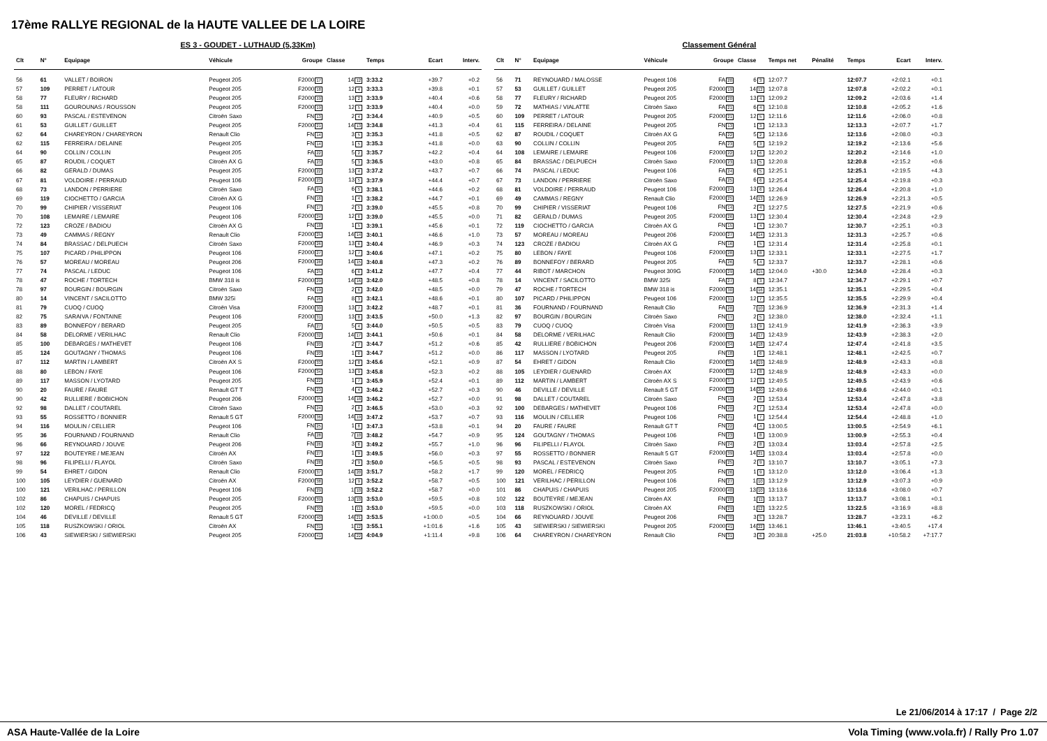17ème RALLYE REGIONAL de la HAUTE VALLEE DE LA LOIRE
ES 3 - GOUDET - LUTHAUD (5,33Km)
| Clt | N° | Equipage | Véhicule | Groupe | Classe | Temps | Ecart | Interv. |
| --- | --- | --- | --- | --- | --- | --- | --- | --- |
| 56 | 61 | VALLET / BOIRON | Peugeot 205 | F2000 17 | 14 12 | 3:33.2 | +39.7 | +0.2 |
| 57 | 109 | PERRET / LATOUR | Peugeot 205 | F2000 18 | 12 4 | 3:33.3 | +39.8 | +0.1 |
| 58 | 77 | FLEURY / RICHARD | Peugeot 205 | F2000 19 | 13 2 | 3:33.9 | +40.4 | +0.6 |
| 58 | 111 | GOUROUNAS / ROUSSON | Peugeot 205 | F2000 19 | 12 5 | 3:33.9 | +40.4 | +0.0 |
| 60 | 93 | PASCAL / ESTEVENON | Citroën Saxo | FN 13 | 2 4 | 3:34.4 | +40.9 | +0.5 |
| 61 | 53 | GUILLET / GUILLET | Peugeot 205 | F2000 21 | 14 13 | 3:34.8 | +41.3 | +0.4 |
| 62 | 64 | CHAREYRON / CHAREYRON | Renault Clio | FN 14 | 3 5 | 3:35.3 | +41.8 | +0.5 |
| 62 | 115 | FERREIRA / DELAINE | Peugeot 205 | FN 14 | 1 5 | 3:35.3 | +41.8 | +0.0 |
| 64 | 90 | COLLIN / COLLIN | Peugeot 205 | FA 22 | 5 2 | 3:35.7 | +42.2 | +0.4 |
| 65 | 87 | ROUDIL / COQUET | Citroën AX G | FA 23 | 5 3 | 3:36.5 | +43.0 | +0.8 |
| 66 | 82 | GERALD / DUMAS | Peugeot 205 | F2000 22 | 13 4 | 3:37.2 | +43.7 | +0.7 |
| 67 | 81 | VOLDOIRE / PERRAUD | Peugeot 106 | F2000 23 | 13 5 | 3:37.9 | +44.4 | +0.7 |
| 68 | 73 | LANDON / PERRIERE | Citroën Saxo | FA 24 | 6 5 | 3:38.1 | +44.6 | +0.2 |
| 69 | 119 | CIOCHETTO / GARCIA | Citroën AX G | FN 16 | 1 4 | 3:38.2 | +44.7 | +0.1 |
| 70 | 99 | CHIPIER / VISSERIAT | Peugeot 106 | FN 17 | 2 5 | 3:39.0 | +45.5 | +0.8 |
| 70 | 108 | LEMAIRE / LEMAIRE | Peugeot 106 | F2000 24 | 12 6 | 3:39.0 | +45.5 | +0.0 |
| 72 | 123 | CROZE / BADIOU | Citroën AX G | FN 18 | 1 5 | 3:39.1 | +45.6 | +0.1 |
| 73 | 49 | CAMMAS / REGNY | Renault Clio | F2000 25 | 14 14 | 3:40.1 | +46.6 | +1.0 |
| 74 | 84 | BRASSAC / DELPUECH | Citroën Saxo | F2000 26 | 13 6 | 3:40.4 | +46.9 | +0.3 |
| 75 | 107 | PICARD / PHILIPPON | Peugeot 106 | F2000 27 | 12 7 | 3:40.6 | +47.1 | +0.2 |
| 76 | 57 | MOREAU / MOREAU | Peugeot 206 | F2000 28 | 14 15 | 3:40.8 | +47.3 | +0.2 |
| 77 | 74 | PASCAL / LEDUC | Peugeot 106 | FA 25 | 6 6 | 3:41.2 | +47.7 | +0.4 |
| 78 | 47 | ROCHE / TORTECH | BMW 318 is | F2000 29 | 14 16 | 3:42.0 | +48.5 | +0.8 |
| 78 | 97 | BOURGIN / BOURGIN | Citroën Saxo | FN 19 | 2 6 | 3:42.0 | +48.5 | +0.0 |
| 80 | 14 | VINCENT / SACILOTTO | BMW 325i | FA 26 | 8 3 | 3:42.1 | +48.6 | +0.1 |
| 81 | 79 | CUOQ / CUOQ | Citroën Visa | F2000 30 | 13 7 | 3:42.2 | +48.7 | +0.1 |
| 82 | 75 | SARAIVA / FONTAINE | Peugeot 106 | F2000 31 | 13 8 | 3:43.5 | +50.0 | +1.3 |
| 83 | 89 | BONNEFOY / BERARD | Peugeot 205 | FA 27 | 5 4 | 3:44.0 | +50.5 | +0.5 |
| 84 | 58 | DELORME / VERILHAC | Renault Clio | F2000 32 | 14 17 | 3:44.1 | +50.6 | +0.1 |
| 85 | 100 | DEBARGES / MATHEVET | Peugeot 106 | FN 20 | 2 7 | 3:44.7 | +51.2 | +0.6 |
| 85 | 124 | GOUTAGNY / THOMAS | Peugeot 106 | FN 20 | 1 6 | 3:44.7 | +51.2 | +0.0 |
| 87 | 112 | MARTIN / LAMBERT | Citroën AX S | F2000 33 | 12 8 | 3:45.6 | +52.1 | +0.9 |
| 88 | 80 | LEBON / FAYE | Peugeot 106 | F2000 34 | 13 9 | 3:45.8 | +52.3 | +0.2 |
| 89 | 117 | MASSON / LYOTARD | Peugeot 205 | FN 22 | 1 7 | 3:45.9 | +52.4 | +0.1 |
| 90 | 20 | FAURE / FAURE | Renault GT T | FN 23 | 4 4 | 3:46.2 | +52.7 | +0.3 |
| 90 | 42 | RULLIERE / BOBICHON | Peugeot 206 | F2000 35 | 14 18 | 3:46.2 | +52.7 | +0.0 |
| 92 | 98 | DALLET / COUTAREL | Citroën Saxo | FN 24 | 2 8 | 3:46.5 | +53.0 | +0.3 |
| 93 | 55 | ROSSETTO / BONNIER | Renault 5 GT | F2000 36 | 14 19 | 3:47.2 | +53.7 | +0.7 |
| 94 | 116 | MOULIN / CELLIER | Peugeot 106 | FN 25 | 1 8 | 3:47.3 | +53.8 | +0.1 |
| 95 | 36 | FOURNAND / FOURNAND | Renault Clio | FA 28 | 7 10 | 3:48.2 | +54.7 | +0.9 |
| 96 | 66 | REYNOUARD / JOUVE | Peugeot 206 | FN 26 | 3 6 | 3:49.2 | +55.7 | +1.0 |
| 97 | 122 | BOUTEYRE / MEJEAN | Citroën AX | FN 27 | 1 9 | 3:49.5 | +56.0 | +0.3 |
| 98 | 96 | FILIPELLI / FLAYOL | Citroën Saxo | FN 28 | 2 9 | 3:50.0 | +56.5 | +0.5 |
| 99 | 54 | EHRET / GIDON | Renault Clio | F2000 37 | 14 20 | 3:51.7 | +58.2 | +1.7 |
| 100 | 105 | LEYDIER / GUENARD | Citroën AX | F2000 38 | 12 9 | 3:52.2 | +58.7 | +0.5 |
| 100 | 121 | VERILHAC / PERILLON | Peugeot 106 | FN 29 | 1 10 | 3:52.2 | +58.7 | +0.0 |
| 102 | 86 | CHAPUIS / CHAPUIS | Peugeot 205 | F2000 39 | 13 10 | 3:53.0 | +59.5 | +0.8 |
| 102 | 120 | MOREL / FEDRICQ | Peugeot 205 | FN 30 | 1 11 | 3:53.0 | +59.5 | +0.0 |
| 104 | 46 | DEVILLE / DEVILLE | Renault 5 GT | F2000 40 | 14 21 | 3:53.5 | +1:00.0 | +0.5 |
| 105 | 118 | RUSZKOWSKI / ORIOL | Citroën AX | FN 31 | 1 12 | 3:55.1 | +1:01.6 | +1.6 |
| 106 | 43 | SIEWIERSKI / SIEWIERSKI | Peugeot 205 | F2000 41 | 14 22 | 4:04.9 | +1:11.4 | +9.8 |
Classement Général
| Clt | N° | Equipage | Véhicule | Groupe | Classe | Temps net | Pénalité | Temps | Ecart | Interv. |
| --- | --- | --- | --- | --- | --- | --- | --- | --- | --- | --- |
| 56 | 71 | REYNOUARD / MALOSSE | Peugeot 106 | FA 20 | 6 3 | 12:07.7 | | 12:07.7 | +2:02.1 | +0.1 |
| 57 | 53 | GUILLET / GUILLET | Peugeot 205 | F2000 19 | 14 12 | 12:07.8 | | 12:07.8 | +2:02.2 | +0.1 |
| 58 | 77 | FLEURY / RICHARD | Peugeot 205 | F2000 20 | 13 4 | 12:09.2 | | 12:09.2 | +2:03.6 | +1.4 |
| 59 | 72 | MATHIAS / VIALATTE | Citroën Saxo | FA 21 | 6 4 | 12:10.8 | | 12:10.8 | +2:05.2 | +1.6 |
| 60 | 109 | PERRET / LATOUR | Peugeot 205 | F2000 21 | 12 5 | 12:11.6 | | 12:11.6 | +2:06.0 | +0.8 |
| 61 | 115 | FERREIRA / DELAINE | Peugeot 205 | FN 13 | 1 3 | 12:13.3 | | 12:13.3 | +2:07.7 | +1.7 |
| 62 | 87 | ROUDIL / COQUET | Citroën AX G | FA 22 | 5 2 | 12:13.6 | | 12:13.6 | +2:08.0 | +0.3 |
| 63 | 90 | COLLIN / COLLIN | Peugeot 205 | FA 23 | 5 3 | 12:19.2 | | 12:19.2 | +2:13.6 | +5.6 |
| 64 | 108 | LEMAIRE / LEMAIRE | Peugeot 106 | F2000 22 | 12 6 | 12:20.2 | | 12:20.2 | +2:14.6 | +1.0 |
| 65 | 84 | BRASSAC / DELPUECH | Citroën Saxo | F2000 23 | 13 5 | 12:20.8 | | 12:20.8 | +2:15.2 | +0.6 |
| 66 | 74 | PASCAL / LEDUC | Peugeot 106 | FA 24 | 6 5 | 12:25.1 | | 12:25.1 | +2:19.5 | +4.3 |
| 67 | 73 | LANDON / PERRIERE | Citroën Saxo | FA 25 | 6 6 | 12:25.4 | | 12:25.4 | +2:19.8 | +0.3 |
| 68 | 81 | VOLDOIRE / PERRAUD | Peugeot 106 | F2000 24 | 13 6 | 12:26.4 | | 12:26.4 | +2:20.8 | +1.0 |
| 69 | 49 | CAMMAS / REGNY | Renault Clio | F2000 25 | 14 13 | 12:26.9 | | 12:26.9 | +2:21.3 | +0.5 |
| 70 | 99 | CHIPIER / VISSERIAT | Peugeot 106 | FN 14 | 2 4 | 12:27.5 | | 12:27.5 | +2:21.9 | +0.6 |
| 71 | 82 | GERALD / DUMAS | Peugeot 205 | F2000 26 | 13 7 | 12:30.4 | | 12:30.4 | +2:24.8 | +2.9 |
| 72 | 119 | CIOCHETTO / GARCIA | Citroën AX G | FN 15 | 1 4 | 12:30.7 | | 12:30.7 | +2:25.1 | +0.3 |
| 73 | 57 | MOREAU / MOREAU | Peugeot 206 | F2000 27 | 14 14 | 12:31.3 | | 12:31.3 | +2:25.7 | +0.6 |
| 74 | 123 | CROZE / BADIOU | Citroën AX G | FN 16 | 1 5 | 12:31.4 | | 12:31.4 | +2:25.8 | +0.1 |
| 75 | 80 | LEBON / FAYE | Peugeot 106 | F2000 28 | 13 8 | 12:33.1 | | 12:33.1 | +2:27.5 | +1.7 |
| 76 | 89 | BONNEFOY / BERARD | Peugeot 205 | FA 26 | 5 4 | 12:33.7 | | 12:33.7 | +2:28.1 | +0.6 |
| 77 | 44 | RIBOT / MARCHON | Peugeot 309G | F2000 29 | 14 15 | 12:04.0 | +30.0 | 12:34.0 | +2:28.4 | +0.3 |
| 78 | 14 | VINCENT / SACILOTTO | BMW 325i | FA 27 | 8 3 | 12:34.7 | | 12:34.7 | +2:29.1 | +0.7 |
| 79 | 47 | ROCHE / TORTECH | BMW 318 is | F2000 30 | 14 16 | 12:35.1 | | 12:35.1 | +2:29.5 | +0.4 |
| 80 | 107 | PICARD / PHILIPPON | Peugeot 106 | F2000 31 | 12 7 | 12:35.5 | | 12:35.5 | +2:29.9 | +0.4 |
| 81 | 36 | FOURNAND / FOURNAND | Renault Clio | FA 28 | 7 10 | 12:36.9 | | 12:36.9 | +2:31.3 | +1.4 |
| 82 | 97 | BOURGIN / BOURGIN | Citroën Saxo | FN 17 | 2 5 | 12:38.0 | | 12:38.0 | +2:32.4 | +1.1 |
| 83 | 79 | CUOQ / CUOQ | Citroën Visa | F2000 32 | 13 9 | 12:41.9 | | 12:41.9 | +2:36.3 | +3.9 |
| 84 | 58 | DELORME / VERILHAC | Renault Clio | F2000 33 | 14 17 | 12:43.9 | | 12:43.9 | +2:38.3 | +2.0 |
| 85 | 42 | RULLIERE / BOBICHON | Peugeot 206 | F2000 34 | 14 18 | 12:47.4 | | 12:47.4 | +2:41.8 | +3.5 |
| 86 | 117 | MASSON / LYOTARD | Peugeot 205 | FN 18 | 1 6 | 12:48.1 | | 12:48.1 | +2:42.5 | +0.7 |
| 87 | 54 | EHRET / GIDON | Renault Clio | F2000 35 | 14 19 | 12:48.9 | | 12:48.9 | +2:43.3 | +0.8 |
| 88 | 105 | LEYDIER / GUENARD | Citroën AX | F2000 36 | 12 8 | 12:48.9 | | 12:48.9 | +2:43.3 | +0.0 |
| 89 | 112 | MARTIN / LAMBERT | Citroën AX S | F2000 37 | 12 9 | 12:49.5 | | 12:49.5 | +2:43.9 | +0.6 |
| 90 | 46 | DEVILLE / DEVILLE | Renault 5 GT | F2000 38 | 14 20 | 12:49.6 | | 12:49.6 | +2:44.0 | +0.1 |
| 91 | 98 | DALLET / COUTAREL | Citroën Saxo | FN 19 | 2 6 | 12:53.4 | | 12:53.4 | +2:47.8 | +3.8 |
| 92 | 100 | DEBARGES / MATHEVET | Peugeot 106 | FN 20 | 2 7 | 12:53.4 | | 12:53.4 | +2:47.8 | +0.0 |
| 93 | 116 | MOULIN / CELLIER | Peugeot 106 | FN 21 | 1 7 | 12:54.4 | | 12:54.4 | +2:48.8 | +1.0 |
| 94 | 20 | FAURE / FAURE | Renault GT T | FN 22 | 4 4 | 13:00.5 | | 13:00.5 | +2:54.9 | +6.1 |
| 95 | 124 | GOUTAGNY / THOMAS | Peugeot 106 | FN 23 | 1 8 | 13:00.9 | | 13:00.9 | +2:55.3 | +0.4 |
| 96 | 96 | FILIPELLI / FLAYOL | Citroën Saxo | FN 24 | 2 8 | 13:03.4 | | 13:03.4 | +2:57.8 | +2.5 |
| 97 | 55 | ROSSETTO / BONNIER | Renault 5 GT | F2000 39 | 14 21 | 13:03.4 | | 13:03.4 | +2:57.8 | +0.0 |
| 98 | 93 | PASCAL / ESTEVENON | Citroën Saxo | FN 25 | 2 9 | 13:10.7 | | 13:10.7 | +3:05.1 | +7.3 |
| 99 | 120 | MOREL / FEDRICQ | Peugeot 205 | FN 26 | 1 9 | 13:12.0 | | 13:12.0 | +3:06.4 | +1.3 |
| 100 | 121 | VERILHAC / PERILLON | Peugeot 106 | FN 27 | 1 10 | 13:12.9 | | 13:12.9 | +3:07.3 | +0.9 |
| 101 | 86 | CHAPUIS / CHAPUIS | Peugeot 205 | F2000 40 | 13 10 | 13:13.6 | | 13:13.6 | +3:08.0 | +0.7 |
| 102 | 122 | BOUTEYRE / MEJEAN | Citroën AX | FN 28 | 1 11 | 13:13.7 | | 13:13.7 | +3:08.1 | +0.1 |
| 103 | 118 | RUSZKOWSKI / ORIOL | Citroën AX | FN 29 | 1 12 | 13:22.5 | | 13:22.5 | +3:16.9 | +8.8 |
| 104 | 66 | REYNOUARD / JOUVE | Peugeot 206 | FN 30 | 3 5 | 13:28.7 | | 13:28.7 | +3:23.1 | +6.2 |
| 105 | 43 | SIEWIERSKI / SIEWIERSKI | Peugeot 205 | F2000 41 | 14 22 | 13:46.1 | | 13:46.1 | +3:40.5 | +17.4 |
| 106 | 64 | CHAREYRON / CHAREYRON | Renault Clio | FN 31 | 3 6 | 20:38.8 | +25.0 | 21:03.8 | +10:58.2 | +7:17.7 |
Le 21/06/2014 à 17:17 / Page 2/2
ASA Haute-Vallée de la Loire Vola Timing (www.vola.fr) / Rally Pro 1.07